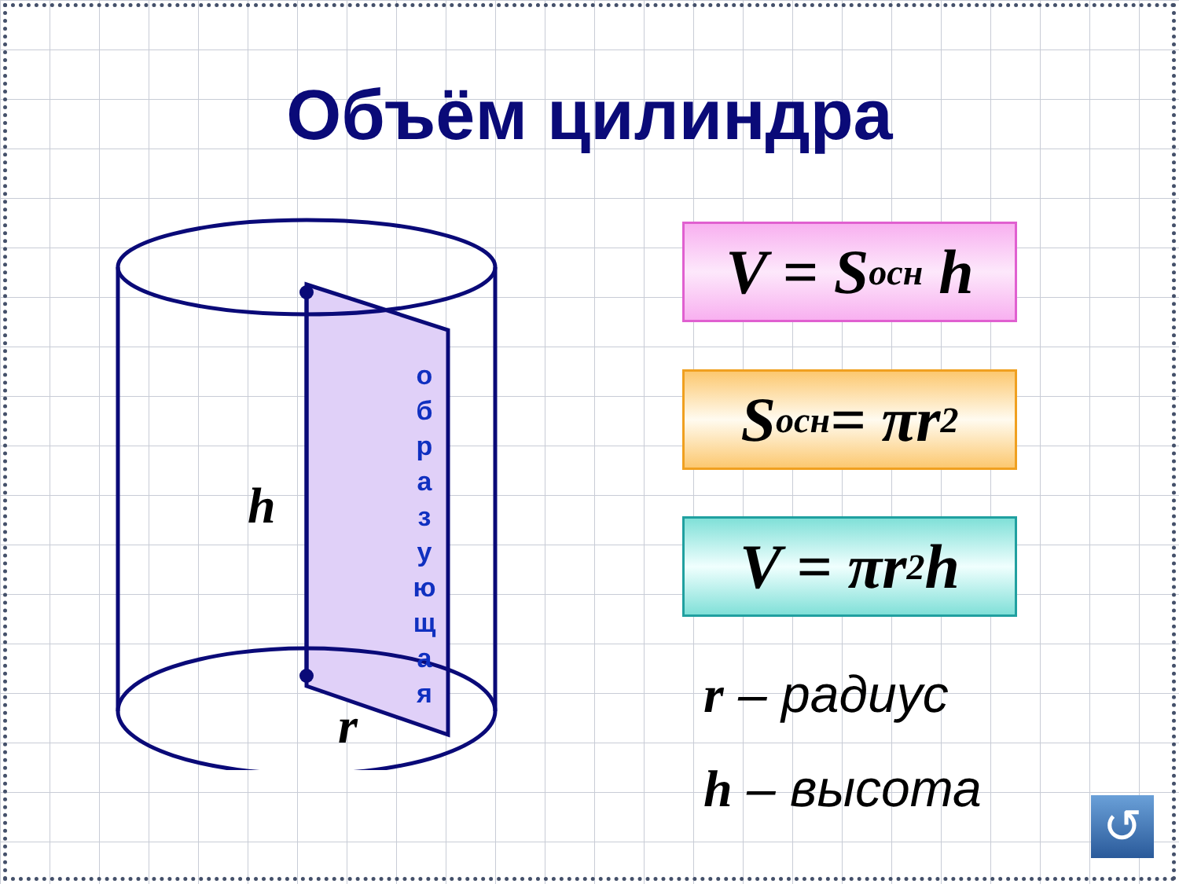Объём цилиндра
h
r
о
б
р
а
з
у
ю
щ
а
я
V = S<sub>осн</sub> h
S<sub>осн</sub> = πr<sup>2</sup>
V = πr<sup>2</sup>h
r – радиус
h – высота
↺